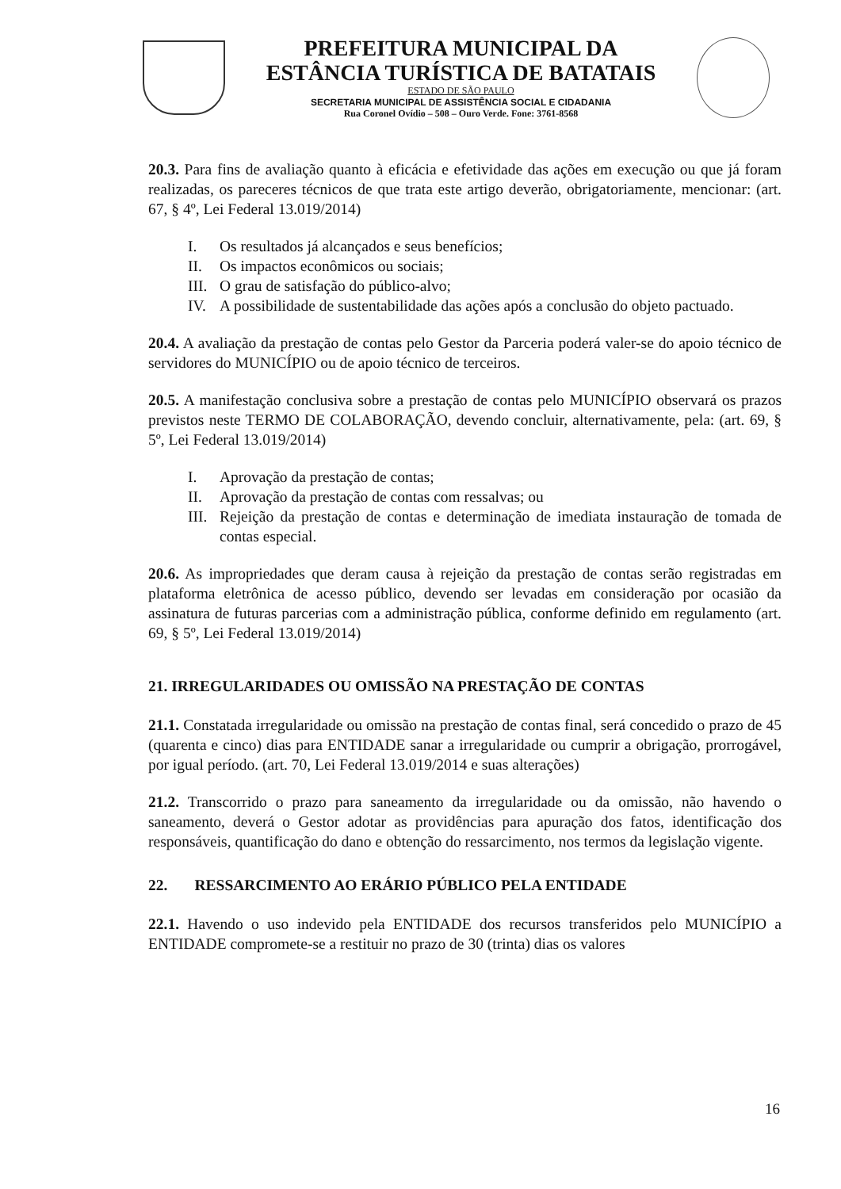PREFEITURA MUNICIPAL DA
ESTÂNCIA TURÍSTICA DE BATATAIS
ESTADO DE SÃO PAULO
SECRETARIA MUNICIPAL DE ASSISTÊNCIA SOCIAL E CIDADANIA
Rua Coronel Ovídio – 508 – Ouro Verde. Fone: 3761-8568
20.3. Para fins de avaliação quanto à eficácia e efetividade das ações em execução ou que já foram realizadas, os pareceres técnicos de que trata este artigo deverão, obrigatoriamente, mencionar: (art. 67, § 4º, Lei Federal 13.019/2014)
I. Os resultados já alcançados e seus benefícios;
II. Os impactos econômicos ou sociais;
III.
O grau de satisfação do público-alvo;
IV. A possibilidade de sustentabilidade das ações após a conclusão do objeto pactuado.
20.4. A avaliação da prestação de contas pelo Gestor da Parceria poderá valer-se do apoio técnico de servidores do MUNICÍPIO ou de apoio técnico de terceiros.
20.5. A manifestação conclusiva sobre a prestação de contas pelo MUNICÍPIO observará os prazos previstos neste TERMO DE COLABORAÇÃO, devendo concluir, alternativamente, pela: (art. 69, § 5º, Lei Federal 13.019/2014)
I. Aprovação da prestação de contas;
II. Aprovação da prestação de contas com ressalvas; ou
III.
Rejeição da prestação de contas e determinação de imediata instauração de tomada de contas especial.
20.6. As impropriedades que deram causa à rejeição da prestação de contas serão registradas em plataforma eletrônica de acesso público, devendo ser levadas em consideração por ocasião da assinatura de futuras parcerias com a administração pública, conforme definido em regulamento (art. 69, § 5º, Lei Federal 13.019/2014)
21. IRREGULARIDADES OU OMISSÃO NA PRESTAÇÃO DE CONTAS
21.1. Constatada irregularidade ou omissão na prestação de contas final, será concedido o prazo de 45 (quarenta e cinco) dias para ENTIDADE sanar a irregularidade ou cumprir a obrigação, prorrogável, por igual período. (art. 70, Lei Federal 13.019/2014 e suas alterações)
21.2. Transcorrido o prazo para saneamento da irregularidade ou da omissão, não havendo o saneamento, deverá o Gestor adotar as providências para apuração dos fatos, identificação dos responsáveis, quantificação do dano e obtenção do ressarcimento, nos termos da legislação vigente.
22. RESSARCIMENTO AO ERÁRIO PÚBLICO PELA ENTIDADE
22.1. Havendo o uso indevido pela ENTIDADE dos recursos transferidos pelo MUNICÍPIO a ENTIDADE compromete-se a restituir no prazo de 30 (trinta) dias os valores
16